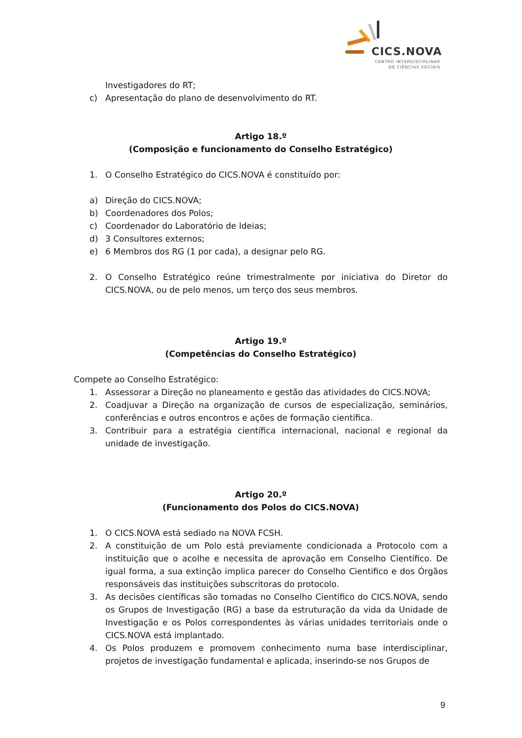CICS.NOVA
CENTRO INTERDISCIPLINAR
DE CIÊNCIAS SOCIAIS
Investigadores do RT;
c) Apresentação do plano de desenvolvimento do RT.
Artigo 18.º
(Composição e funcionamento do Conselho Estratégico)
1. O Conselho Estratégico do CICS.NOVA é constituído por:
a) Direção do CICS.NOVA;
b) Coordenadores dos Polos;
c) Coordenador do Laboratório de Ideias;
d) 3 Consultores externos;
e) 6 Membros dos RG (1 por cada), a designar pelo RG.
2. O Conselho Estratégico reúne trimestralmente por iniciativa do Diretor do CICS.NOVA, ou de pelo menos, um terço dos seus membros.
Artigo 19.º
(Competências do Conselho Estratégico)
Compete ao Conselho Estratégico:
1. Assessorar a Direção no planeamento e gestão das atividades do CICS.NOVA;
2. Coadjuvar a Direção na organização de cursos de especialização, seminários, conferências e outros encontros e ações de formação científica.
3. Contribuir para a estratégia científica internacional, nacional e regional da unidade de investigação.
Artigo 20.º
(Funcionamento dos Polos do CICS.NOVA)
1. O CICS.NOVA está sediado na NOVA FCSH.
2. A constituição de um Polo está previamente condicionada a Protocolo com a instituição que o acolhe e necessita de aprovação em Conselho Científico. De igual forma, a sua extinção implica parecer do Conselho Cientifico e dos Órgãos responsáveis das instituições subscritoras do protocolo.
3. As decisões científicas são tomadas no Conselho Científico do CICS.NOVA, sendo os Grupos de Investigação (RG) a base da estruturação da vida da Unidade de Investigação e os Polos correspondentes às várias unidades territoriais onde o CICS.NOVA está implantado.
4. Os Polos produzem e promovem conhecimento numa base interdisciplinar, projetos de investigação fundamental e aplicada, inserindo-se nos Grupos de
9